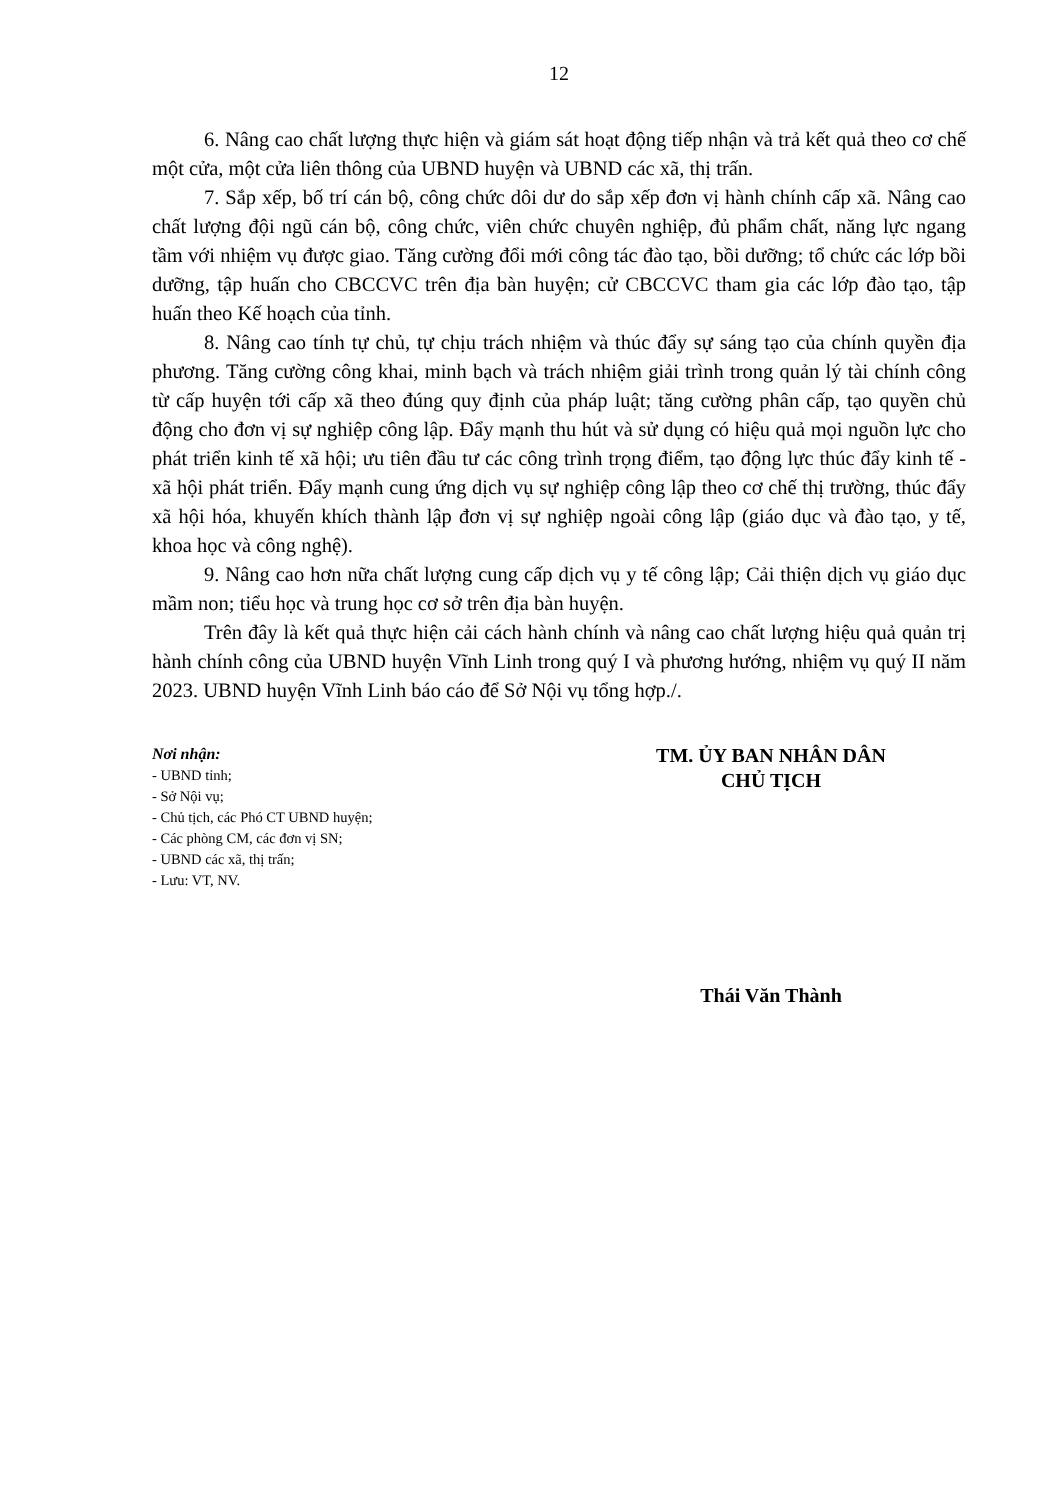12
6. Nâng cao chất lượng thực hiện và giám sát hoạt động tiếp nhận và trả kết quả theo cơ chế một cửa, một cửa liên thông của UBND huyện và UBND các xã, thị trấn.
7. Sắp xếp, bố trí cán bộ, công chức dôi dư do sắp xếp đơn vị hành chính cấp xã. Nâng cao chất lượng đội ngũ cán bộ, công chức, viên chức chuyên nghiệp, đủ phẩm chất, năng lực ngang tầm với nhiệm vụ được giao. Tăng cường đổi mới công tác đào tạo, bồi dưỡng; tổ chức các lớp bồi dưỡng, tập huấn cho CBCCVC trên địa bàn huyện; cử CBCCVC tham gia các lớp đào tạo, tập huấn theo Kế hoạch của tỉnh.
8. Nâng cao tính tự chủ, tự chịu trách nhiệm và thúc đẩy sự sáng tạo của chính quyền địa phương. Tăng cường công khai, minh bạch và trách nhiệm giải trình trong quản lý tài chính công từ cấp huyện tới cấp xã theo đúng quy định của pháp luật; tăng cường phân cấp, tạo quyền chủ động cho đơn vị sự nghiệp công lập. Đẩy mạnh thu hút và sử dụng có hiệu quả mọi nguồn lực cho phát triển kinh tế xã hội; ưu tiên đầu tư các công trình trọng điểm, tạo động lực thúc đẩy kinh tế - xã hội phát triển. Đẩy mạnh cung ứng dịch vụ sự nghiệp công lập theo cơ chế thị trường, thúc đẩy xã hội hóa, khuyến khích thành lập đơn vị sự nghiệp ngoài công lập (giáo dục và đào tạo, y tế, khoa học và công nghệ).
9. Nâng cao hơn nữa chất lượng cung cấp dịch vụ y tế công lập; Cải thiện dịch vụ giáo dục mầm non; tiểu học và trung học cơ sở trên địa bàn huyện.
Trên đây là kết quả thực hiện cải cách hành chính và nâng cao chất lượng hiệu quả quản trị hành chính công của UBND huyện Vĩnh Linh trong quý I và phương hướng, nhiệm vụ quý II năm 2023. UBND huyện Vĩnh Linh báo cáo để Sở Nội vụ tổng hợp./.
Nơi nhận:
- UBND tỉnh;
- Sở Nội vụ;
- Chủ tịch, các Phó CT UBND huyện;
- Các phòng CM, các đơn vị SN;
- UBND các xã, thị trấn;
- Lưu: VT, NV.
TM. ỦY BAN NHÂN DÂN
CHỦ TỊCH
Thái Văn Thành